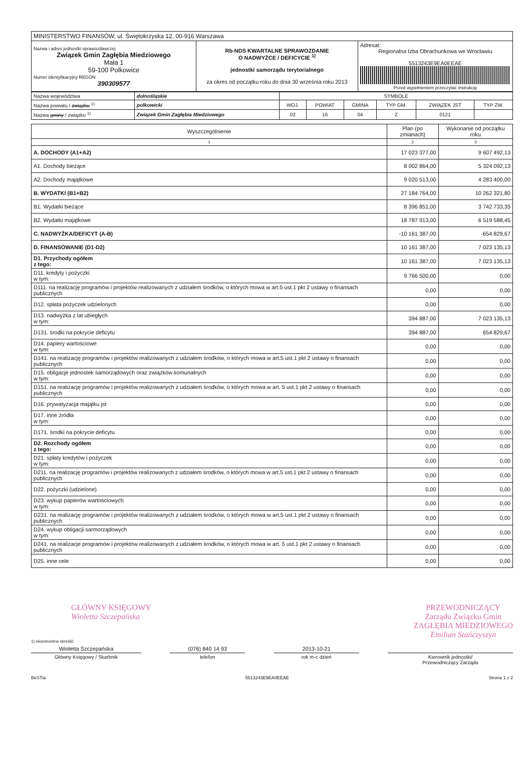| MINISTERSTWO FINANSÓW, ul. Świętokrzyska 12, 00-916 Warszawa | | |
| Nazwa i adres jednostki sprawozdawczej Związek Gmin Zagłębia Miedziowego Mała 1 59-100 Polkowice Numer identyfikacyjny REGON 390309577 | Rb-NDS KWARTALNE SPRAWOZDANIE O NADWYŻCE / DEFICYCIE <sup>1)</sup> jednostki samorządu terytorialnego za okres od początku roku do dnia 30 września roku 2013 | Adresat: Regionalna Izba Obrachunkowa we Wrocławiu 5513243E9EA0EEAE Przed wypełnieniem przeczytać instrukcję |
| Nazwa województwa | dolnośląskie | SYMBOLE | | | | | |
| Nazwa powiatu / związku <sup>1)</sup> | polkowicki | WOJ. | POWIAT | GMINA | TYP GM. | ZWIĄZEK JST | TYP ZW. |
| Nazwa gminy / związku <sup>1)</sup> | Związek Gmin Zagłębia Miedziowego | 02 | 16 | 04 | Z | 0121 | |
| Wyszczególnienie | Plan (po zmianach) | Wykonanie od początku roku |
| --- | --- | --- |
| 1 | 2 | 3 |
| A. DOCHODY (A1+A2) | 17 023 377,00 | 9 607 492,13 |
| A1. Dochody bieżące | 8 002 864,00 | 5 324 092,13 |
| A2. Dochody majątkowe | 9 020 513,00 | 4 283 400,00 |
| B. WYDATKI (B1+B2) | 27 184 764,00 | 10 262 321,80 |
| B1. Wydatki bieżące | 8 396 851,00 | 3 742 733,35 |
| B2. Wydatki majątkowe | 18 787 913,00 | 6 519 588,45 |
| C. NADWYŻKA/DEFICYT (A-B) | -10 161 387,00 | -654 829,67 |
| D. FINANSOWANIE (D1-D2) | 10 161 387,00 | 7 023 135,13 |
| D1. Przychody ogółem z tego: | 10 161 387,00 | 7 023 135,13 |
| D11. kredyty i pożyczki w tym: | 9 766 500,00 | 0,00 |
| D111. na realizację programów i projektów realizowanych z udziałem środków, o których mowa w art.5 ust.1 pkt 2 ustawy o finansach publicznych | 0,00 | 0,00 |
| D12. spłata pożyczek udzielonych | 0,00 | 0,00 |
| D13. nadwyżka z lat ubiegłych w tym: | 394 887,00 | 7 023 135,13 |
| D131. środki na pokrycie deficytu | 394 887,00 | 654 829,67 |
| D14. papiery wartościowe w tym: | 0,00 | 0,00 |
| D141. na realizację programów i projektów realizowanych z udziałem środków, o których mowa w art.5 ust.1 pkt 2 ustawy o finansach publicznych | 0,00 | 0,00 |
| D15. obligacje jednostek samorządowych oraz związków komunalnych w tym: | 0,00 | 0,00 |
| D151. na realizację programów i projektów realizowanych z udziałem środków, o których mowa w art. 5 ust.1 pkt 2 ustawy o finansach publicznych | 0,00 | 0,00 |
| D16. prywatyzacja majątku jst | 0,00 | 0,00 |
| D17. inne źródła w tym: | 0,00 | 0,00 |
| D171. środki na pokrycie deficytu | 0,00 | 0,00 |
| D2. Rozchody ogółem z tego: | 0,00 | 0,00 |
| D21. spłaty kredytów i pożyczek w tym: | 0,00 | 0,00 |
| D211. na realizację programów i projektów realizowanych z udziałem środków, o których mowa w art.5 ust.1 pkt 2 ustawy o finansach publicznych | 0,00 | 0,00 |
| D22. pożyczki (udzielone) | 0,00 | 0,00 |
| D23. wykup papierów wartościowych w tym: | 0,00 | 0,00 |
| D231. na realizację programów i projektów realizowanych z udziałem środków, o których mowa w art.5 ust.1 pkt 2 ustawy o finansach publicznych | 0,00 | 0,00 |
| D24. wykup obligacji sarmorządowych w tym: | 0,00 | 0,00 |
| D241. na realizacje programów i projektów realizowanych z udziałem środków, o których mowa w art. 5 ust.1 pkt 2 ustawy o finansach publicznych | 0,00 | 0,00 |
| D25. inne cele | 0,00 | 0,00 |
GŁÓWNY KSIĘGOWY
Wioletta Szczepańska
PRZEWODNICZĄCY
Zarządu Związku Gmin
ZAGŁĘBIA MIEDZIOWEGO
Emilian Stańczyszyn
1) niepotrzebne skreślić
Wioletta Szczepańska (076) 840 14 93 2013-10-21
Główny Księgowy / Skarbnik telefon rok m-c dzień Kierownik jednostki/
Przewodniczący Zarządu
BeSTia 5513243E9EA0EEAE Strona 1 z 2